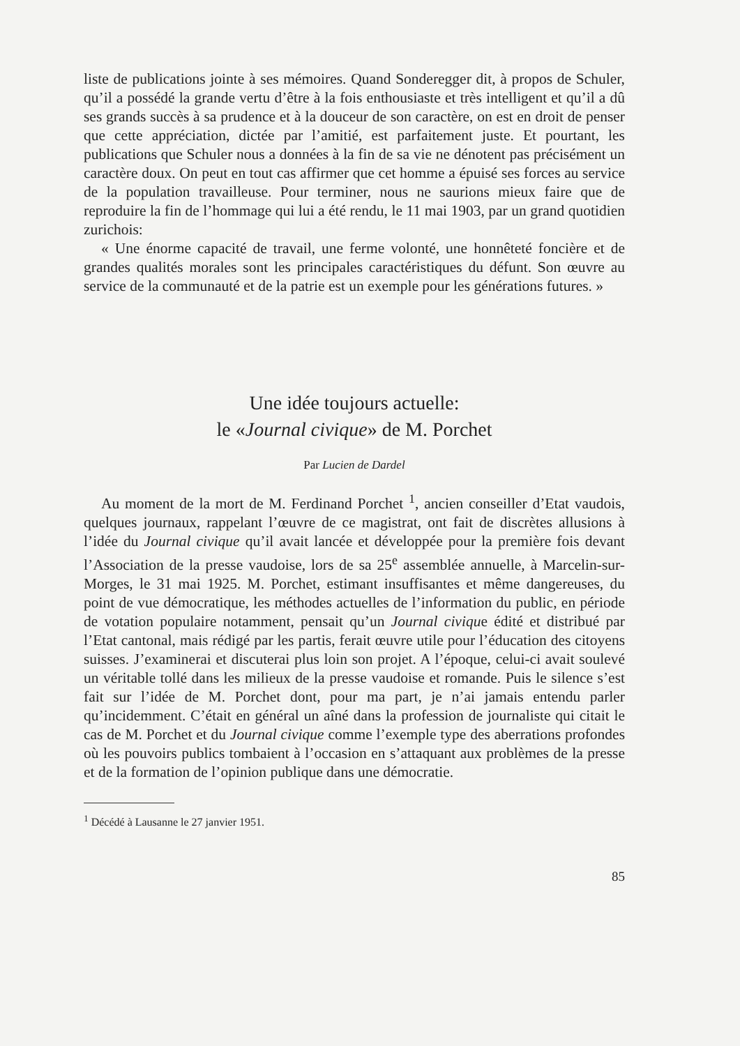liste de publications jointe à ses mémoires. Quand Sonderegger dit, à propos de Schuler, qu’il a possédé la grande vertu d’être à la fois enthousiaste et très intelligent et qu’il a dû ses grands succès à sa prudence et à la douceur de son caractère, on est en droit de penser que cette appréciation, dictée par l’amitié, est parfaitement juste. Et pourtant, les publications que Schuler nous a données à la fin de sa vie ne dénotent pas précisément un caractère doux. On peut en tout cas affirmer que cet homme a épuisé ses forces au service de la population travailleuse. Pour terminer, nous ne saurions mieux faire que de reproduire la fin de l’hommage qui lui a été rendu, le 11 mai 1903, par un grand quotidien zurichois:
« Une énorme capacité de travail, une ferme volonté, une honnêteté foncière et de grandes qualités morales sont les principales caractéristiques du défunt. Son œuvre au service de la communauté et de la patrie est un exemple pour les générations futures. »
Une idée toujours actuelle:
le «Journal civique» de M. Porchet
Par Lucien de Dardel
Au moment de la mort de M. Ferdinand Porchet <sup>1</sup>, ancien conseiller d’Etat vaudois, quelques journaux, rappelant l’œuvre de ce magistrat, ont fait de discrètes allusions à l’idée du Journal civique qu’il avait lancée et développée pour la première fois devant l’Association de la presse vaudoise, lors de sa 25<sup>e</sup> assemblée annuelle, à Marcelin-sur-Morges, le 31 mai 1925. M. Porchet, estimant insuffisantes et même dangereuses, du point de vue démocratique, les méthodes actuelles de l’information du public, en période de votation populaire notamment, pensait qu’un Journal civique édité et distribué par l’Etat cantonal, mais rédigé par les partis, ferait œuvre utile pour l’éducation des citoyens suisses. J’examinerai et discuterai plus loin son projet. A l’époque, celui-ci avait soulevé un véritable tollé dans les milieux de la presse vaudoise et romande. Puis le silence s’est fait sur l’idée de M. Porchet dont, pour ma part, je n’ai jamais entendu parler qu’incidemment. C’était en général un aîné dans la profession de journaliste qui citait le cas de M. Porchet et du Journal civique comme l’exemple type des aberrations profondes où les pouvoirs publics tombaient à l’occasion en s’attaquant aux problèmes de la presse et de la formation de l’opinion publique dans une démocratie.
<sup>1</sup> Décédé à Lausanne le 27 janvier 1951.
85